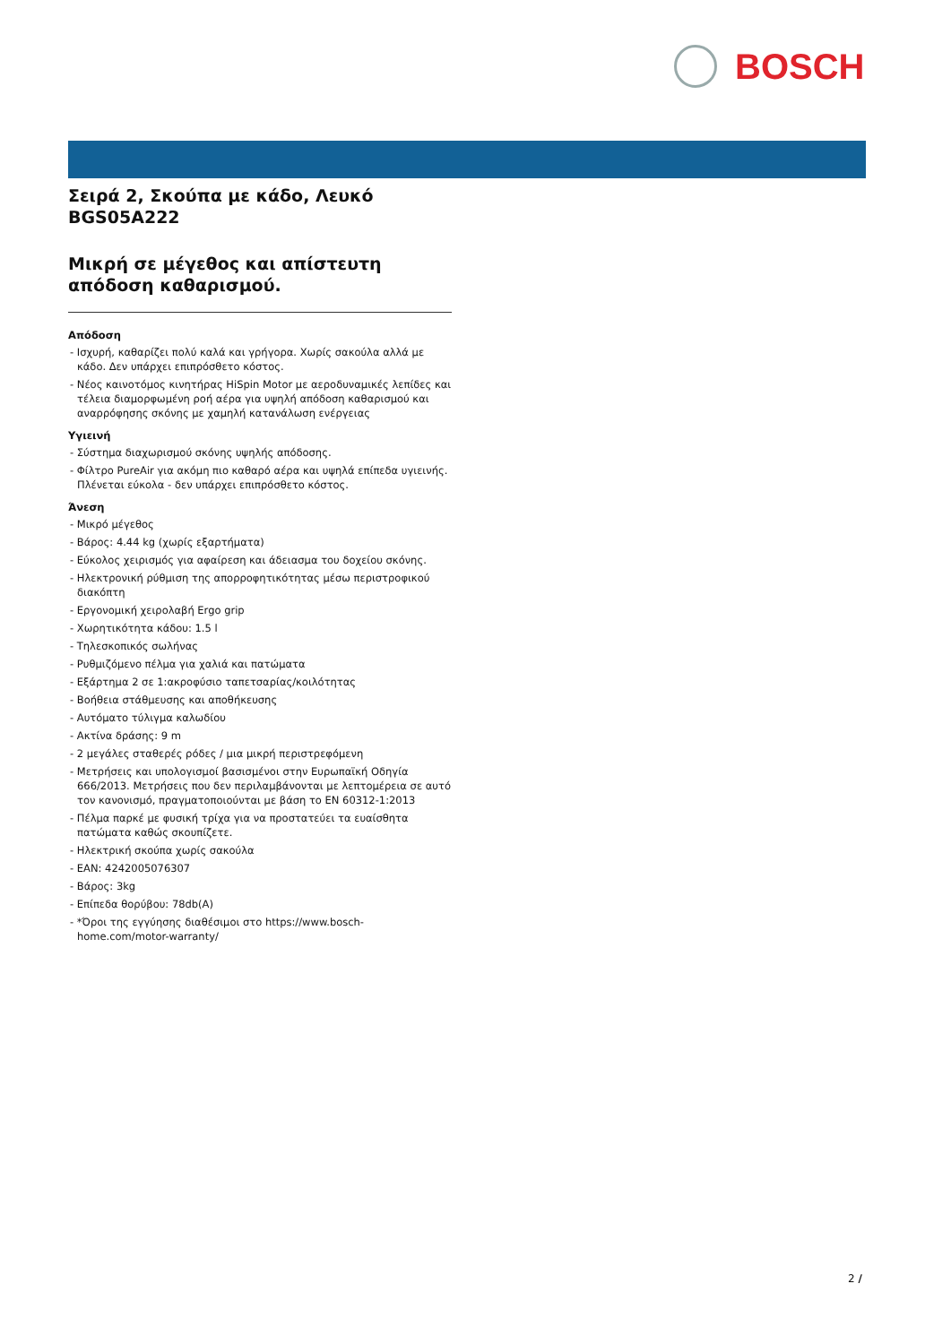BOSCH
Σειρά 2, Σκούπα με κάδο, Λευκό
BGS05A222
Μικρή σε μέγεθος και απίστευτη απόδοση καθαρισμού.
Απόδοση
- Ισχυρή, καθαρίζει πολύ καλά και γρήγορα. Χωρίς σακούλα αλλά με κάδο. Δεν υπάρχει επιπρόσθετο κόστος.
- Νέος καινοτόμος κινητήρας HiSpin Motor με αεροδυναμικές λεπίδες και τέλεια διαμορφωμένη ροή αέρα για υψηλή απόδοση καθαρισμού και αναρρόφησης σκόνης με χαμηλή κατανάλωση ενέργειας
Υγιεινή
- Σύστημα διαχωρισμού σκόνης υψηλής απόδοσης.
- Φίλτρο PureAir για ακόμη πιο καθαρό αέρα και υψηλά επίπεδα υγιεινής. Πλένεται εύκολα - δεν υπάρχει επιπρόσθετο κόστος.
Άνεση
- Μικρό μέγεθος
- Βάρος: 4.44 kg (χωρίς εξαρτήματα)
- Εύκολος χειρισμός για αφαίρεση και άδειασμα του δοχείου σκόνης.
- Ηλεκτρονική ρύθμιση της απορροφητικότητας μέσω περιστροφικού διακόπτη
- Εργονομική χειρολαβή Ergo grip
- Χωρητικότητα κάδου: 1.5 l
- Τηλεσκοπικός σωλήνας
- Ρυθμιζόμενο πέλμα για χαλιά και πατώματα
- Εξάρτημα 2 σε 1:ακροφύσιο ταπετσαρίας/κοιλότητας
- Βοήθεια στάθμευσης και αποθήκευσης
- Αυτόματο τύλιγμα καλωδίου
- Ακτίνα δράσης: 9 m
- 2 μεγάλες σταθερές ρόδες / μια μικρή περιστρεφόμενη
- Μετρήσεις και υπολογισμοί βασισμένοι στην Ευρωπαϊκή Οδηγία 666/2013. Μετρήσεις που δεν περιλαμβάνονται με λεπτομέρεια σε αυτό τον κανονισμό, πραγματοποιούνται με βάση το EN 60312-1:2013
- Πέλμα παρκέ με φυσική τρίχα για να προστατεύει τα ευαίσθητα πατώματα καθώς σκουπίζετε.
- Ηλεκτρική σκούπα χωρίς σακούλα
- EAN: 4242005076307
- Βάρος: 3kg
- Επίπεδα θορύβου: 78db(A)
- *Όροι της εγγύησης διαθέσιμοι στο https://www.bosch-home.com/motor-warranty/
2 /